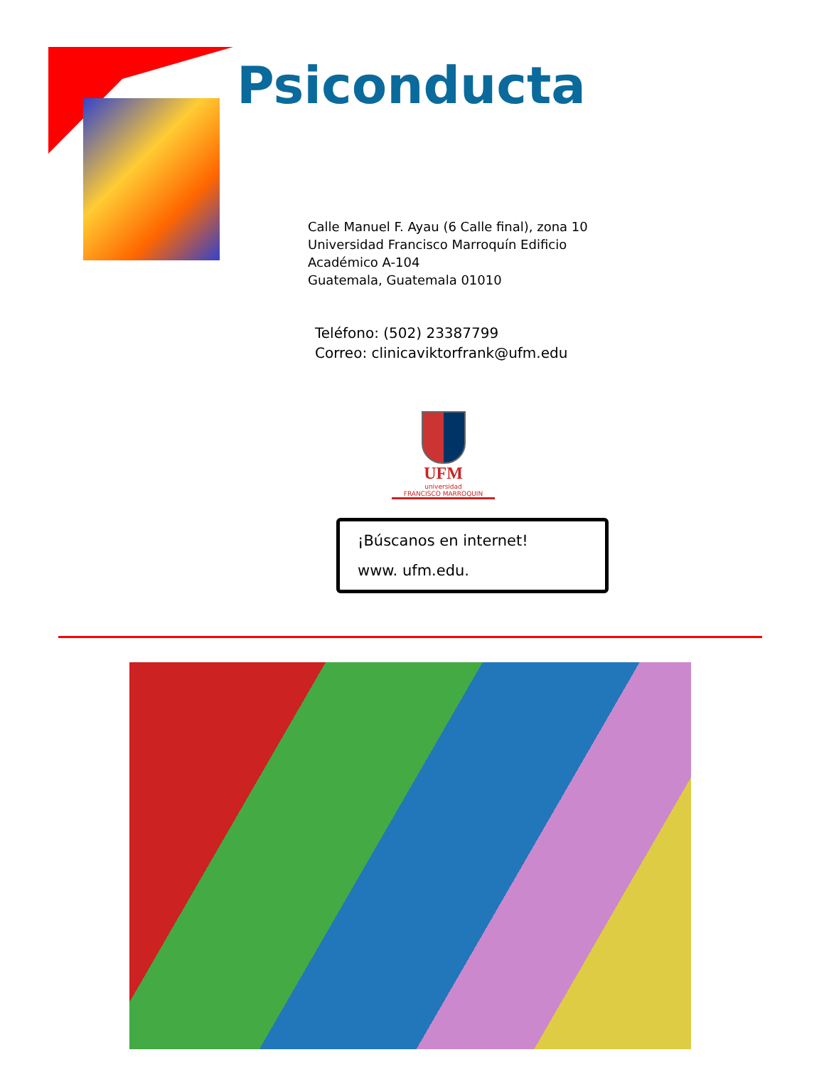Psiconducta
Calle Manuel F. Ayau (6 Calle final), zona 10
Universidad Francisco Marroquín Edificio
Académico A-104
Guatemala, Guatemala 01010
Teléfono: (502) 23387799
Correo: clinicaviktorfrank@ufm.edu
UFM
universidad
FRANCISCO MARROQUIN
¡Búscanos en internet!
www. ufm.edu.